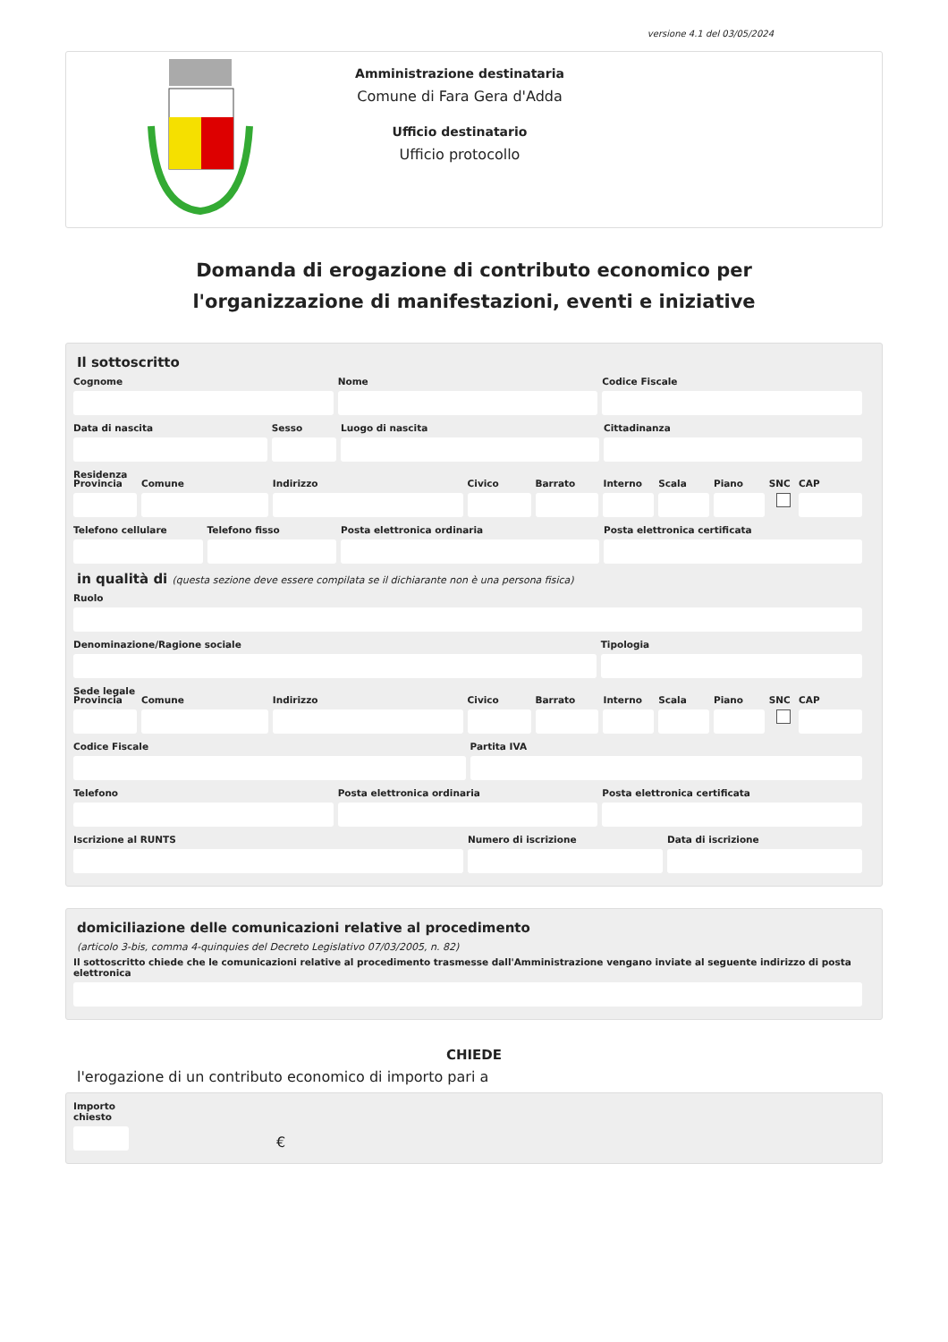versione 4.1 del 03/05/2024
Amministrazione destinataria
Comune di Fara Gera d'Adda
Ufficio destinatario
Ufficio protocollo
Domanda di erogazione di contributo economico per l'organizzazione di manifestazioni, eventi e iniziative
Il sottoscritto
Cognome Nome Codice Fiscale
Data di nascita Sesso Luogo di nascita Cittadinanza
Residenza
Provincia Comune Indirizzo Civico Barrato Interno Scala Piano SNC CAP
Telefono cellulare Telefono fisso Posta elettronica ordinaria Posta elettronica certificata
in qualità di (questa sezione deve essere compilata se il dichiarante non è una persona fisica)
Ruolo
Denominazione/Ragione sociale Tipologia
Sede legale
Provincia Comune Indirizzo Civico Barrato Interno Scala Piano SNC CAP
Codice Fiscale Partita IVA
Telefono Posta elettronica ordinaria Posta elettronica certificata
Iscrizione al RUNTS Numero di iscrizione Data di iscrizione
domiciliazione delle comunicazioni relative al procedimento
(articolo 3-bis, comma 4-quinquies del Decreto Legislativo 07/03/2005, n. 82)
Il sottoscritto chiede che le comunicazioni relative al procedimento trasmesse dall'Amministrazione vengano inviate al seguente indirizzo di posta elettronica
CHIEDE
l'erogazione di un contributo economico di importo pari a
Importo chiesto
€